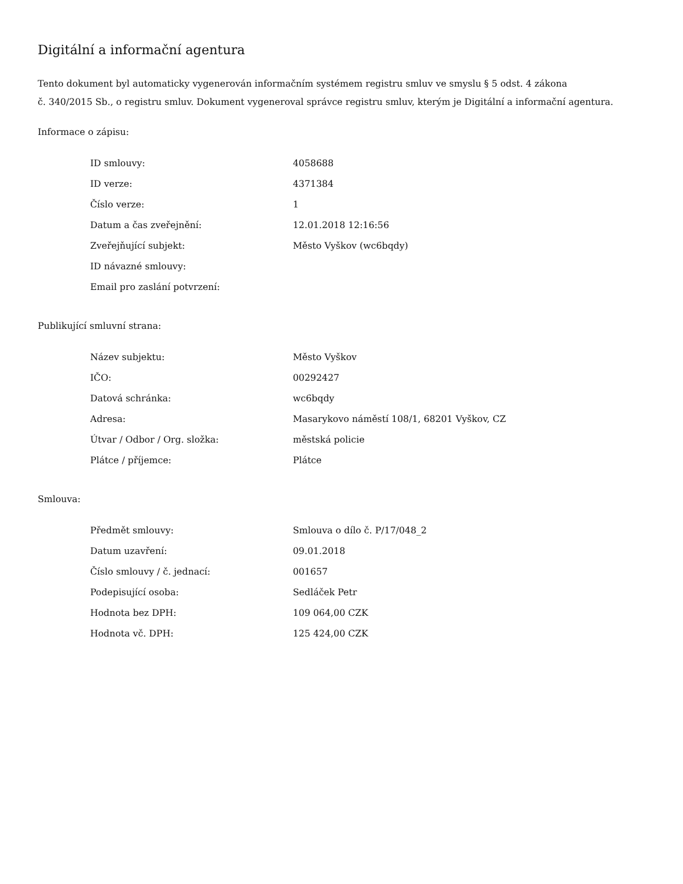Digitální a informační agentura
Tento dokument byl automaticky vygenerován informačním systémem registru smluv ve smyslu § 5 odst. 4 zákona
č. 340/2015 Sb., o registru smluv. Dokument vygeneroval správce registru smluv, kterým je Digitální a informační agentura.
Informace o zápisu:
| ID smlouvy: | 4058688 |
| ID verze: | 4371384 |
| Číslo verze: | 1 |
| Datum a čas zveřejnění: | 12.01.2018 12:16:56 |
| Zveřejňující subjekt: | Město Vyškov (wc6bqdy) |
| ID návazné smlouvy: | |
| Email pro zaslání potvrzení: | |
Publikující smluvní strana:
| Název subjektu: | Město Vyškov |
| IČO: | 00292427 |
| Datová schránka: | wc6bqdy |
| Adresa: | Masarykovo náměstí 108/1, 68201 Vyškov, CZ |
| Útvar / Odbor / Org. složka: | městská policie |
| Plátce / příjemce: | Plátce |
Smlouva:
| Předmět smlouvy: | Smlouva o dílo č. P/17/048_2 |
| Datum uzavření: | 09.01.2018 |
| Číslo smlouvy / č. jednací: | 001657 |
| Podepisující osoba: | Sedláček Petr |
| Hodnota bez DPH: | 109 064,00 CZK |
| Hodnota vč. DPH: | 125 424,00 CZK |